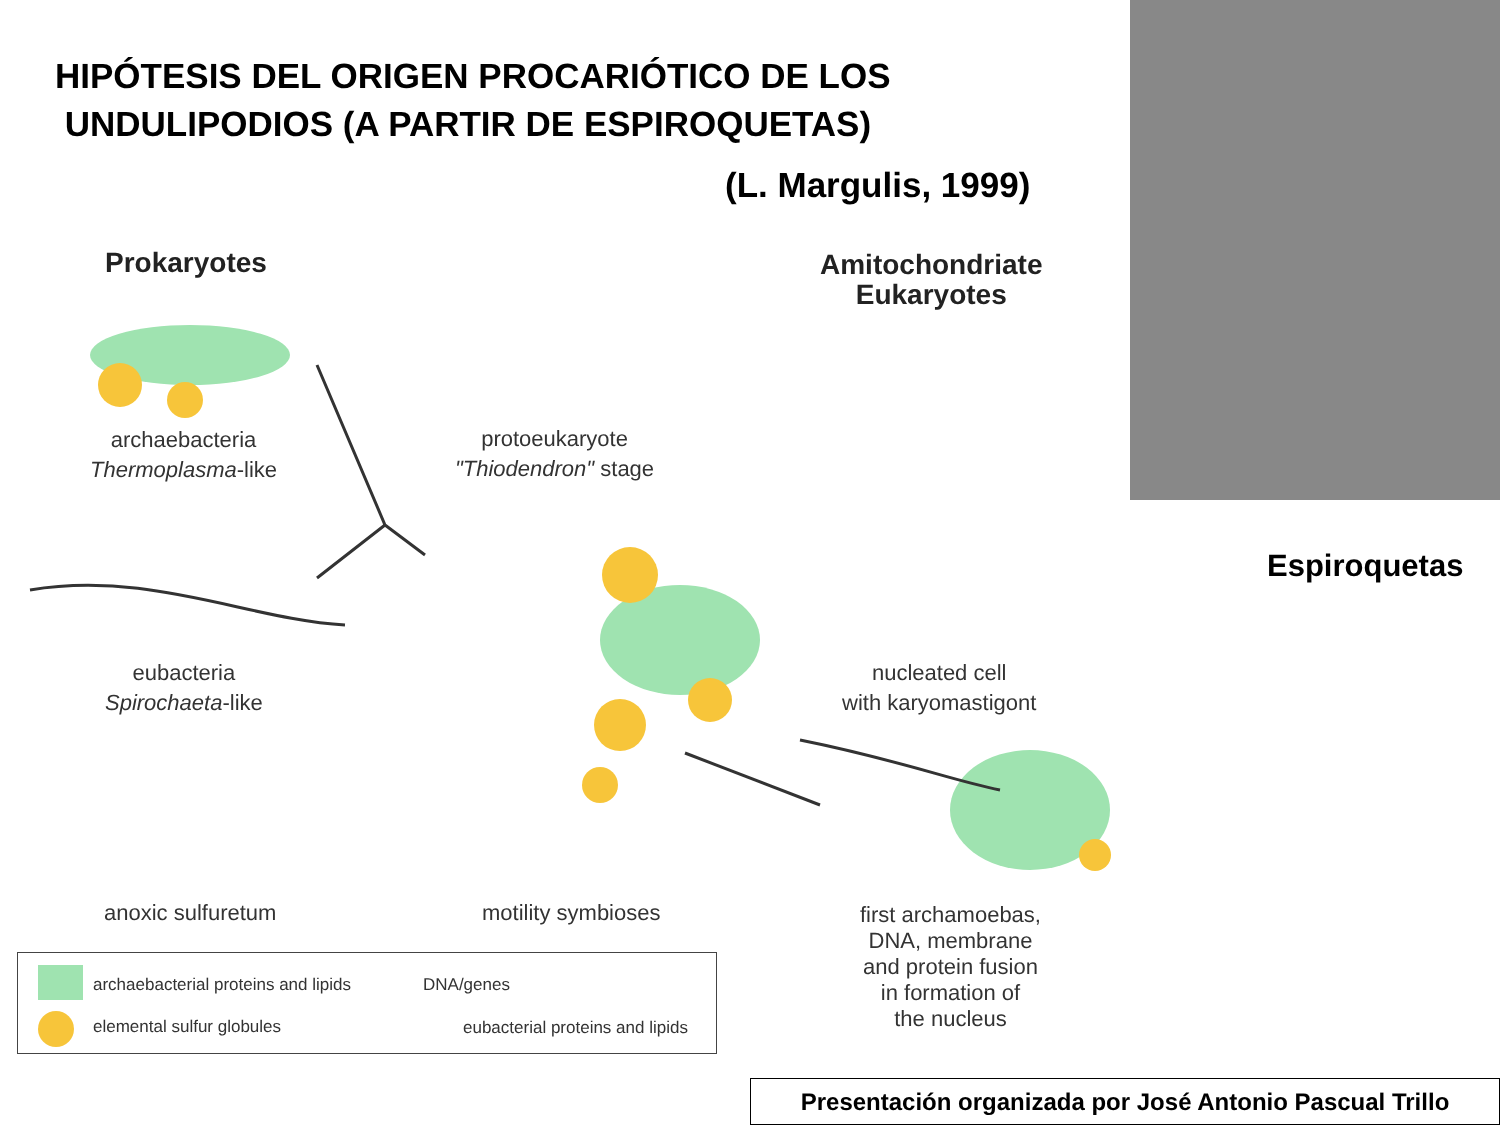HIPÓTESIS DEL ORIGEN PROCARIÓTICO DE LOS
UNDULIPODIOS (A PARTIR DE ESPIROQUETAS)
(L. Margulis, 1999)
Espiroquetas
Prokaryotes
Amitochondriate
Eukaryotes
archaebacteria
Thermoplasma-like
protoeukaryote
"Thiodendron" stage
eubacteria
Spirochaeta-like
nucleated cell
with karyomastigont
anoxic sulfuretum motility symbioses
first archamoebas,
DNA, membrane
and protein fusion
in formation of
the nucleus
archaebacterial proteins and lipids
DNA/genes
elemental sulfur globules
eubacterial proteins and lipids
Presentación organizada por José Antonio Pascual Trillo